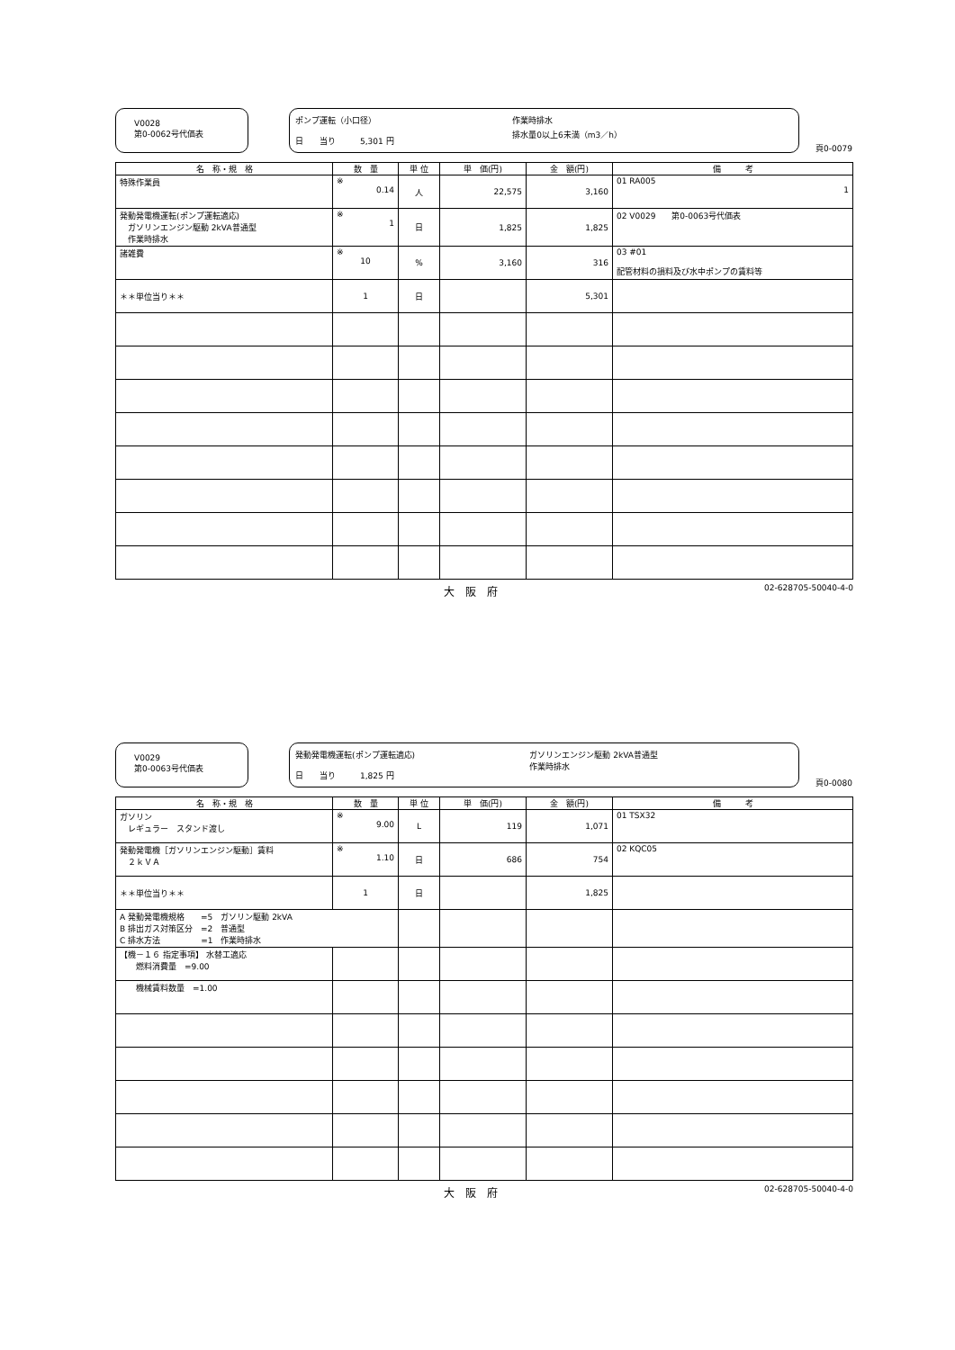V0028
第0-0062号代価表
ポンプ運転（小口径）
日　　当り　　　5,301 円
作業時排水
排水量0以上6未満（m3／h）
頁0-0079
| 名 称・規 格 | 数 量 | 単 位 | 単 価(円) | 金 額(円) | 備 考 |
| --- | --- | --- | --- | --- | --- |
| 特殊作業員 | ※ 0.14 | 人 | 22,575 | 3,160 | 01 RA005 1 |
| 発動発電機運転(ポンプ運転適応) ガソリンエンジン駆動 2kVA普通型 作業時排水 | ※ 1 | 日 | 1,825 | 1,825 | 02 V0029 第0-0063号代価表 |
| 諸雑費 | ※ 10 | % | 3,160 | 316 | 03 #01 配管材料の損料及び水中ポンプの賃料等 |
| ＊＊単位当り＊＊ | 1 | 日 | | 5,301 | |
大　阪　府 02-628705-50040-4-0
V0029
第0-0063号代価表
発動発電機運転(ポンプ運転適応)
日　　当り　　　1,825 円
ガソリンエンジン駆動 2kVA普通型
作業時排水
頁0-0080
| 名 称・規 格 | 数 量 | 単 位 | 単 価(円) | 金 額(円) | 備 考 |
| --- | --- | --- | --- | --- | --- |
| ガソリン レギュラー スタンド渡し | ※ 9.00 | L | 119 | 1,071 | 01 TSX32 |
| 発動発電機［ガソリンエンジン駆動］賃料 ２ｋＶＡ | ※ 1.10 | 日 | 686 | 754 | 02 KQC05 |
| ＊＊単位当り＊＊ | 1 | 日 | | 1,825 | |
| A 発動発電機規格 =5 ガソリン駆動 2kVA B 排出ガス対策区分 =2 普通型 C 排水方法 =1 作業時排水 | | | | | |
| 【機－１６ 指定事項】 水替工適応 燃料消費量 =9.00 | | | | | |
| 機械賃料数量 =1.00 | | | | | |
大　阪　府 02-628705-50040-4-0